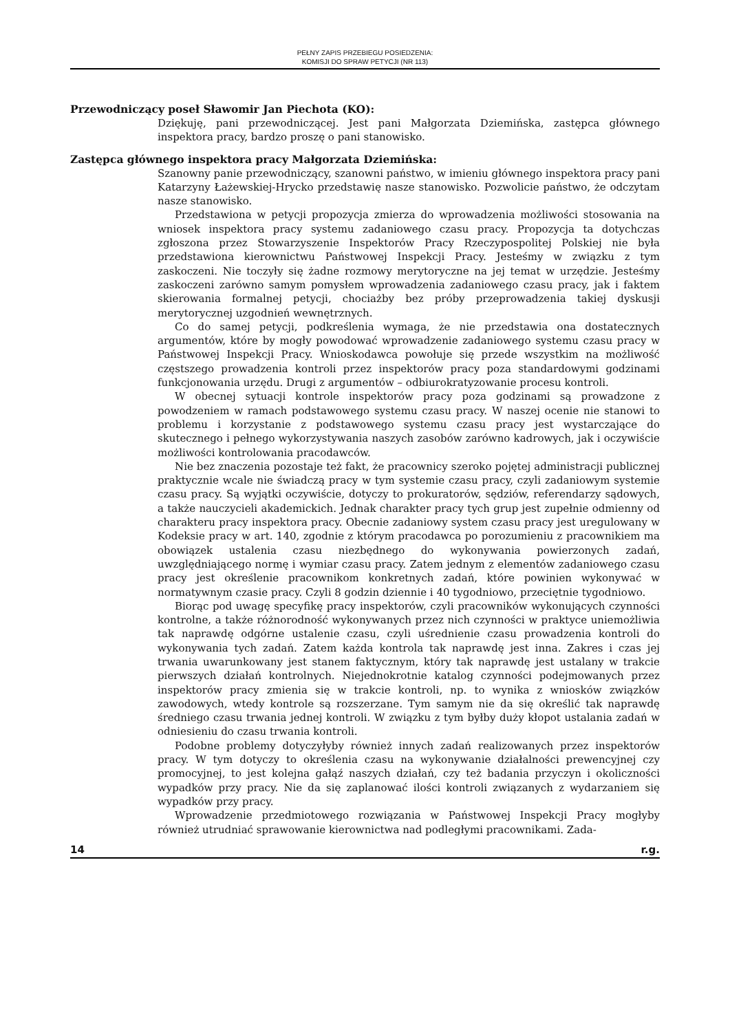PEŁNY ZAPIS PRZEBIEGU POSIEDZENIA:
KOMISJI DO SPRAW PETYCJI (NR 113)
Przewodniczący poseł Sławomir Jan Piechota (KO):
Dziękuję, pani przewodniczącej. Jest pani Małgorzata Dziemińska, zastępca głównego inspektora pracy, bardzo proszę o pani stanowisko.
Zastępca głównego inspektora pracy Małgorzata Dziemińska:
Szanowny panie przewodniczący, szanowni państwo, w imieniu głównego inspektora pracy pani Katarzyny Łażewskiej-Hrycko przedstawię nasze stanowisko. Pozwolicie państwo, że odczytam nasze stanowisko.
Przedstawiona w petycji propozycja zmierza do wprowadzenia możliwości stosowania na wniosek inspektora pracy systemu zadaniowego czasu pracy. Propozycja ta dotychczas zgłoszona przez Stowarzyszenie Inspektorów Pracy Rzeczypospolitej Polskiej nie była przedstawiona kierownictwu Państwowej Inspekcji Pracy. Jesteśmy w związku z tym zaskoczeni. Nie toczyły się żadne rozmowy merytoryczne na jej temat w urzędzie. Jesteśmy zaskoczeni zarówno samym pomysłem wprowadzenia zadaniowego czasu pracy, jak i faktem skierowania formalnej petycji, chociażby bez próby przeprowadzenia takiej dyskusji merytorycznej uzgodnień wewnętrznych.
Co do samej petycji, podkreślenia wymaga, że nie przedstawia ona dostatecznych argumentów, które by mogły powodować wprowadzenie zadaniowego systemu czasu pracy w Państwowej Inspekcji Pracy. Wnioskodawca powołuje się przede wszystkim na możliwość częstszego prowadzenia kontroli przez inspektorów pracy poza standardowymi godzinami funkcjonowania urzędu. Drugi z argumentów – odbiurokratyzowanie procesu kontroli.
W obecnej sytuacji kontrole inspektorów pracy poza godzinami są prowadzone z powodzeniem w ramach podstawowego systemu czasu pracy. W naszej ocenie nie stanowi to problemu i korzystanie z podstawowego systemu czasu pracy jest wystarczające do skutecznego i pełnego wykorzystywania naszych zasobów zarówno kadrowych, jak i oczywiście możliwości kontrolowania pracodawców.
Nie bez znaczenia pozostaje też fakt, że pracownicy szeroko pojętej administracji publicznej praktycznie wcale nie świadczą pracy w tym systemie czasu pracy, czyli zadaniowym systemie czasu pracy. Są wyjątki oczywiście, dotyczy to prokuratorów, sędziów, referendarzy sądowych, a także nauczycieli akademickich. Jednak charakter pracy tych grup jest zupełnie odmienny od charakteru pracy inspektora pracy. Obecnie zadaniowy system czasu pracy jest uregulowany w Kodeksie pracy w art. 140, zgodnie z którym pracodawca po porozumieniu z pracownikiem ma obowiązek ustalenia czasu niezbędnego do wykonywania powierzonych zadań, uwzględniającego normę i wymiar czasu pracy. Zatem jednym z elementów zadaniowego czasu pracy jest określenie pracownikom konkretnych zadań, które powinien wykonywać w normatywnym czasie pracy. Czyli 8 godzin dziennie i 40 tygodniowo, przeciętnie tygodniowo.
Biorąc pod uwagę specyfikę pracy inspektorów, czyli pracowników wykonujących czynności kontrolne, a także różnorodność wykonywanych przez nich czynności w praktyce uniemożliwia tak naprawdę odgórne ustalenie czasu, czyli uśrednienie czasu prowadzenia kontroli do wykonywania tych zadań. Zatem każda kontrola tak naprawdę jest inna. Zakres i czas jej trwania uwarunkowany jest stanem faktycznym, który tak naprawdę jest ustalany w trakcie pierwszych działań kontrolnych. Niejednokrotnie katalog czynności podejmowanych przez inspektorów pracy zmienia się w trakcie kontroli, np. to wynika z wniosków związków zawodowych, wtedy kontrole są rozszerzane. Tym samym nie da się określić tak naprawdę średniego czasu trwania jednej kontroli. W związku z tym byłby duży kłopot ustalania zadań w odniesieniu do czasu trwania kontroli.
Podobne problemy dotyczyłyby również innych zadań realizowanych przez inspektorów pracy. W tym dotyczy to określenia czasu na wykonywanie działalności prewencyjnej czy promocyjnej, to jest kolejna gałąź naszych działań, czy też badania przyczyn i okoliczności wypadków przy pracy. Nie da się zaplanować ilości kontroli związanych z wydarzaniem się wypadków przy pracy.
Wprowadzenie przedmiotowego rozwiązania w Państwowej Inspekcji Pracy mogłyby również utrudniać sprawowanie kierownictwa nad podległymi pracownikami. Zada-
14 r.g.